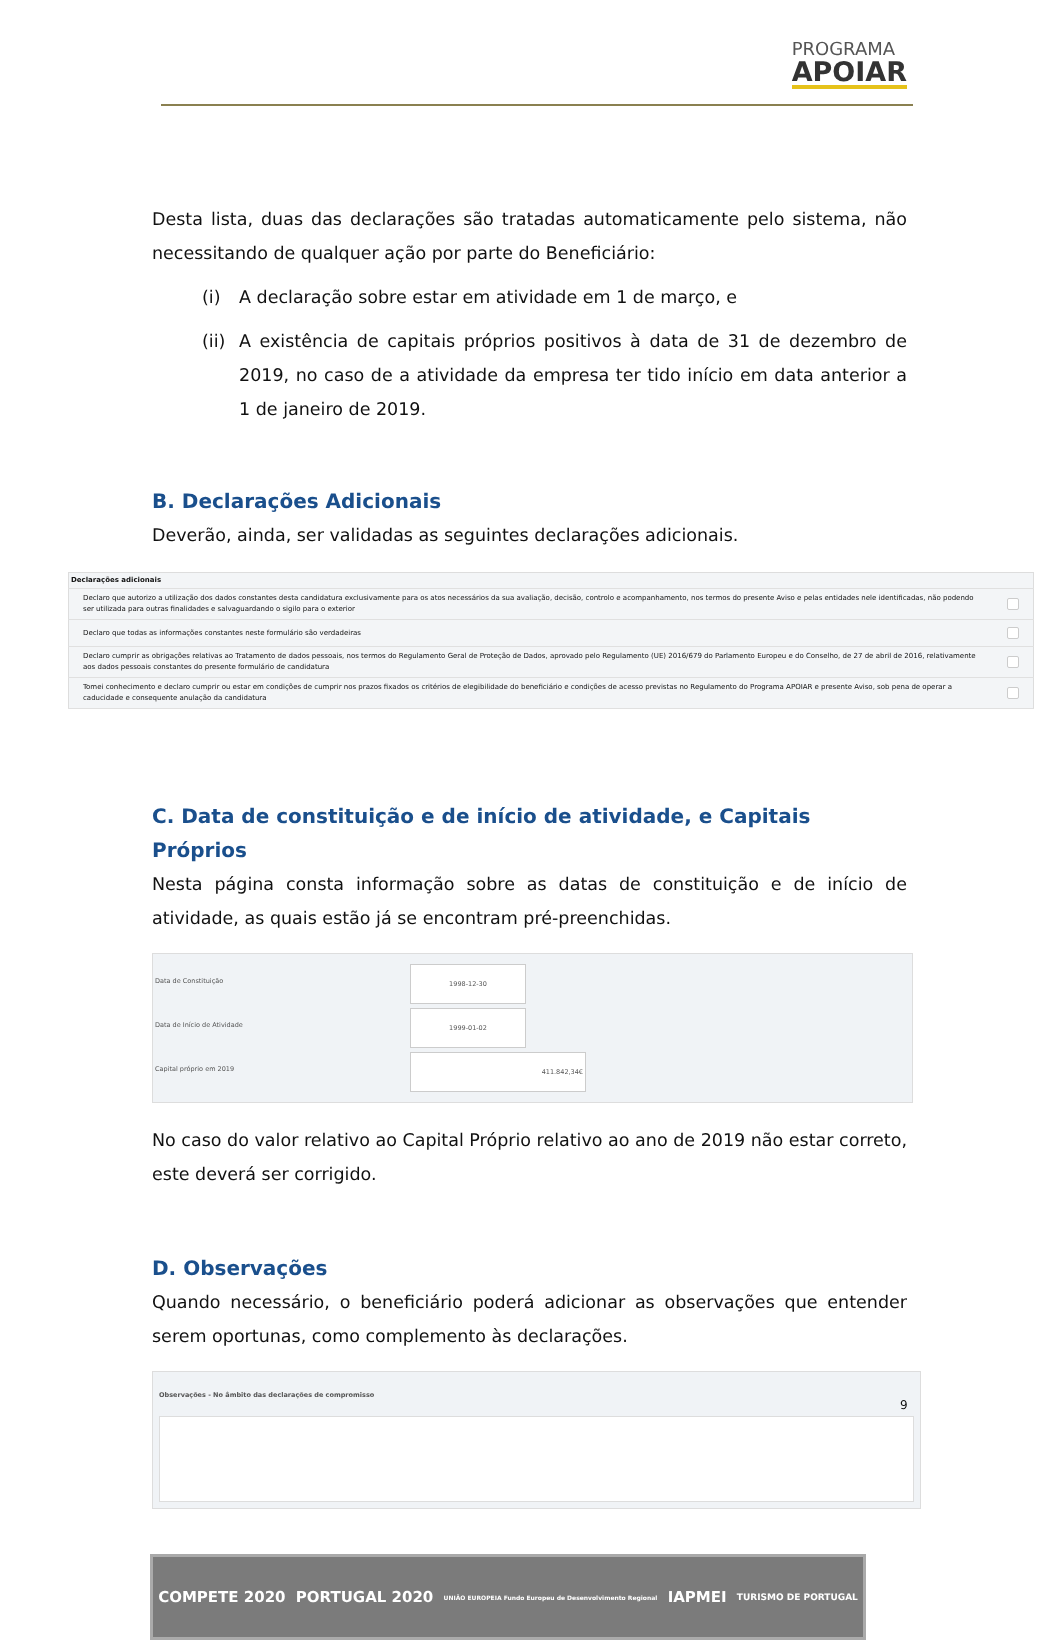PROGRAMA
APOIAR
Desta lista, duas das declarações são tratadas automaticamente pelo sistema, não necessitando de qualquer ação por parte do Beneficiário:
(i) A declaração sobre estar em atividade em 1 de março, e
(ii)
A existência de capitais próprios positivos à data de 31 de dezembro de 2019, no caso de a atividade da empresa ter tido início em data anterior a 1 de janeiro de 2019.
B. Declarações Adicionais
Deverão, ainda, ser validadas as seguintes declarações adicionais.
| Declarações adicionais | |
| Declaro que autorizo a utilização dos dados constantes desta candidatura exclusivamente para os atos necessários da sua avaliação, decisão, controlo e acompanhamento, nos termos do presente Aviso e pelas entidades nele identificadas, não podendo ser utilizada para outras finalidades e salvaguardando o sigilo para o exterior | |
| Declaro que todas as informações constantes neste formulário são verdadeiras | |
| Declaro cumprir as obrigações relativas ao Tratamento de dados pessoais, nos termos do Regulamento Geral de Proteção de Dados, aprovado pelo Regulamento (UE) 2016/679 do Parlamento Europeu e do Conselho, de 27 de abril de 2016, relativamente aos dados pessoais constantes do presente formulário de candidatura | |
| Tomei conhecimento e declaro cumprir ou estar em condições de cumprir nos prazos fixados os critérios de elegibilidade do beneficiário e condições de acesso previstas no Regulamento do Programa APOIAR e presente Aviso, sob pena de operar a caducidade e consequente anulação da candidatura | |
C. Data de constituição e de início de atividade, e Capitais Próprios
Nesta página consta informação sobre as datas de constituição e de início de atividade, as quais estão já se encontram pré-preenchidas.
Data de Constituição 1998-12-30
Data de Início de Atividade 1999-01-02
Capital próprio em 2019 411.842,34€
No caso do valor relativo ao Capital Próprio relativo ao ano de 2019 não estar correto, este deverá ser corrigido.
D. Observações
Quando necessário, o beneficiário poderá adicionar as observações que entender serem oportunas, como complemento às declarações.
Observações - No âmbito das declarações de compromisso
9
COMPETE 2020 PORTUGAL 2020 UNIÃO EUROPEIA Fundo Europeu de Desenvolvimento Regional IAPMEI TURISMO DE PORTUGAL